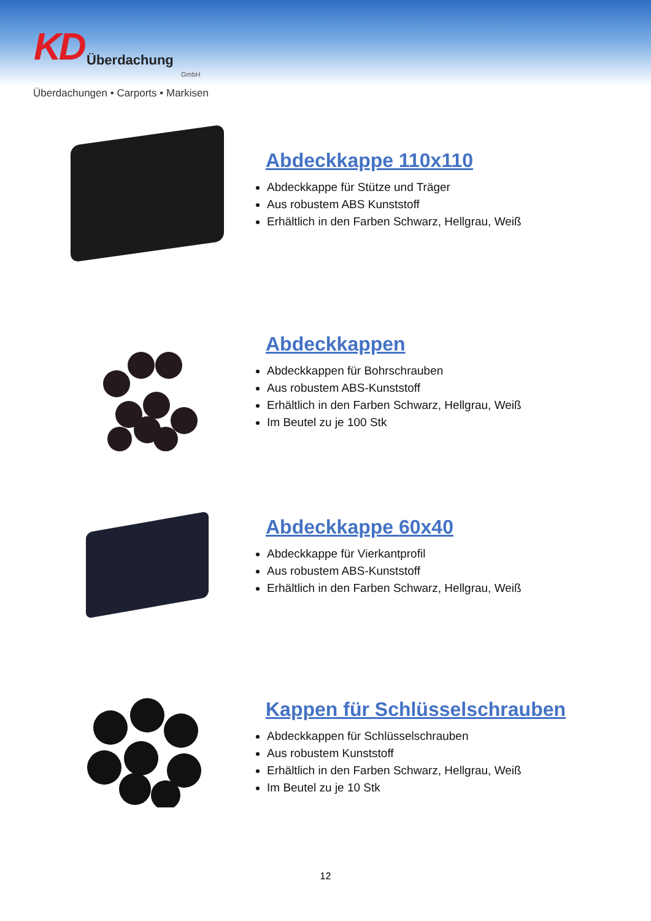KD Überdachung
GmbH
Überdachungen • Carports • Markisen
Abdeckkappe 110x110
Abdeckkappe für Stütze und Träger
Aus robustem ABS Kunststoff
Erhältlich in den Farben Schwarz, Hellgrau, Weiß
Abdeckkappen
Abdeckkappen für Bohrschrauben
Aus robustem ABS-Kunststoff
Erhältlich in den Farben Schwarz, Hellgrau, Weiß
Im Beutel zu je 100 Stk
Abdeckkappe 60x40
Abdeckkappe für Vierkantprofil
Aus robustem ABS-Kunststoff
Erhältlich in den Farben Schwarz, Hellgrau, Weiß
Kappen für Schlüsselschrauben
Abdeckkappen für Schlüsselschrauben
Aus robustem Kunststoff
Erhältlich in den Farben Schwarz, Hellgrau, Weiß
Im Beutel zu je 10 Stk
12